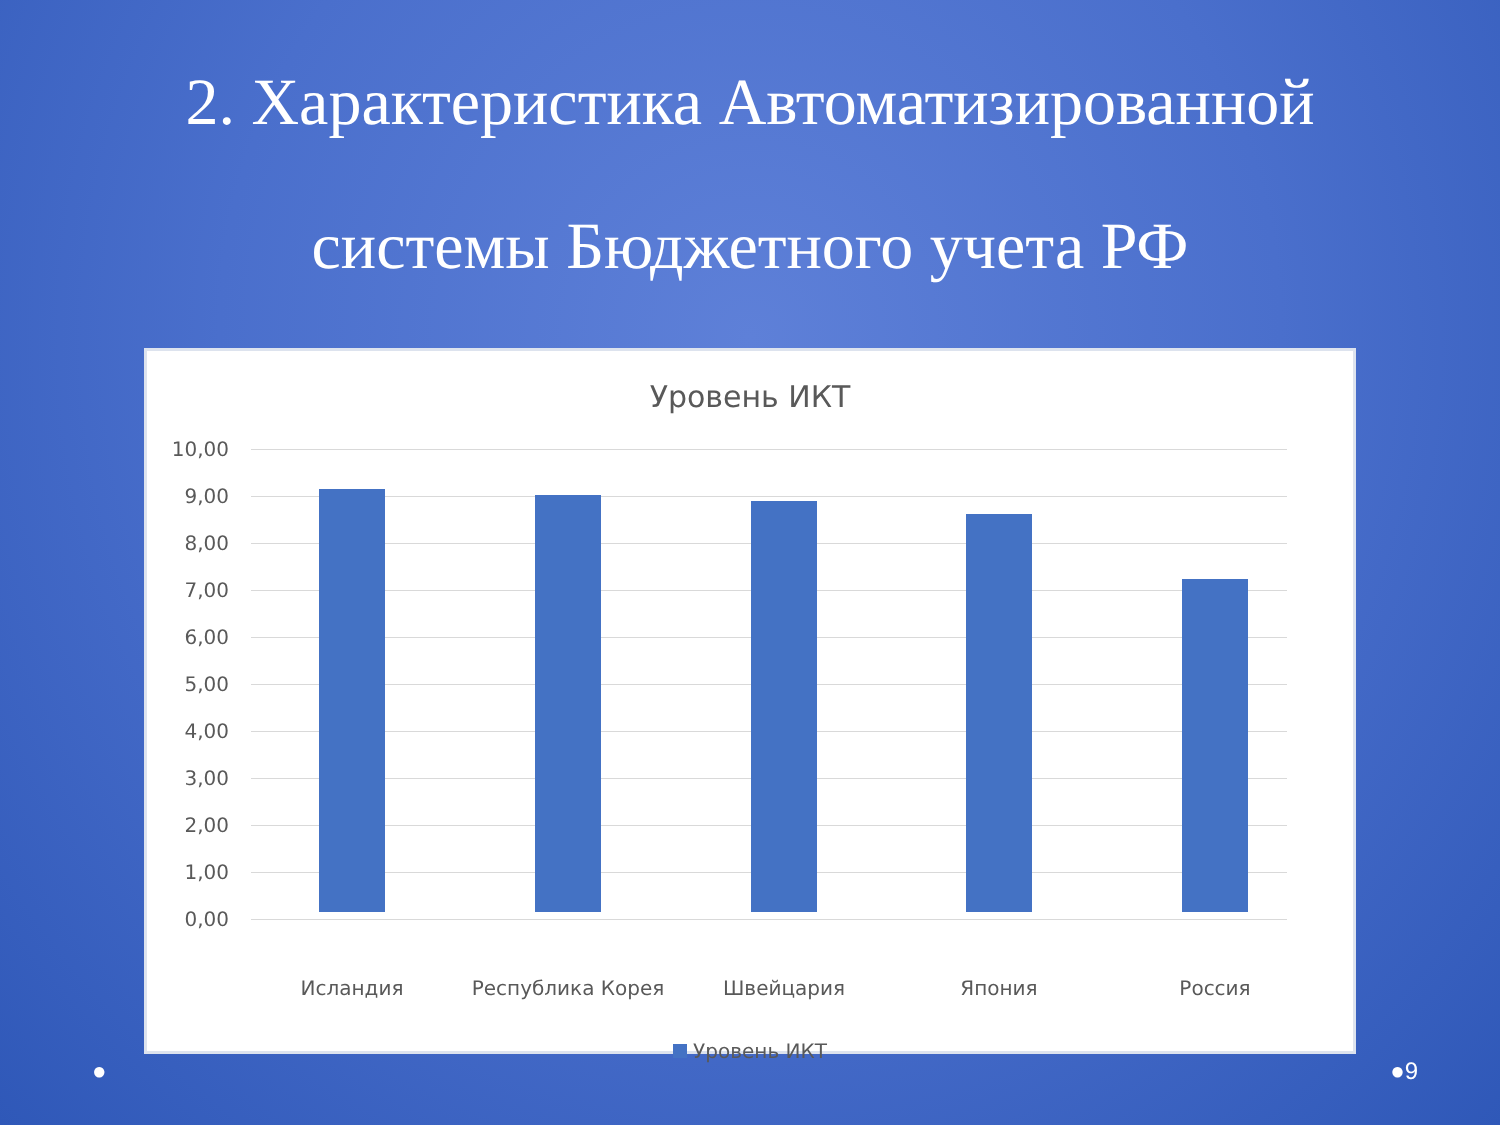2. Характеристика Автоматизированной
системы Бюджетного учета РФ
Уровень ИКТ
10,00
9,00
8,00
7,00
6,00
5,00
4,00
3,00
2,00
1,00
0,00
Исландия Республика Корея Швейцария Япония Россия
Уровень ИКТ
● ●9